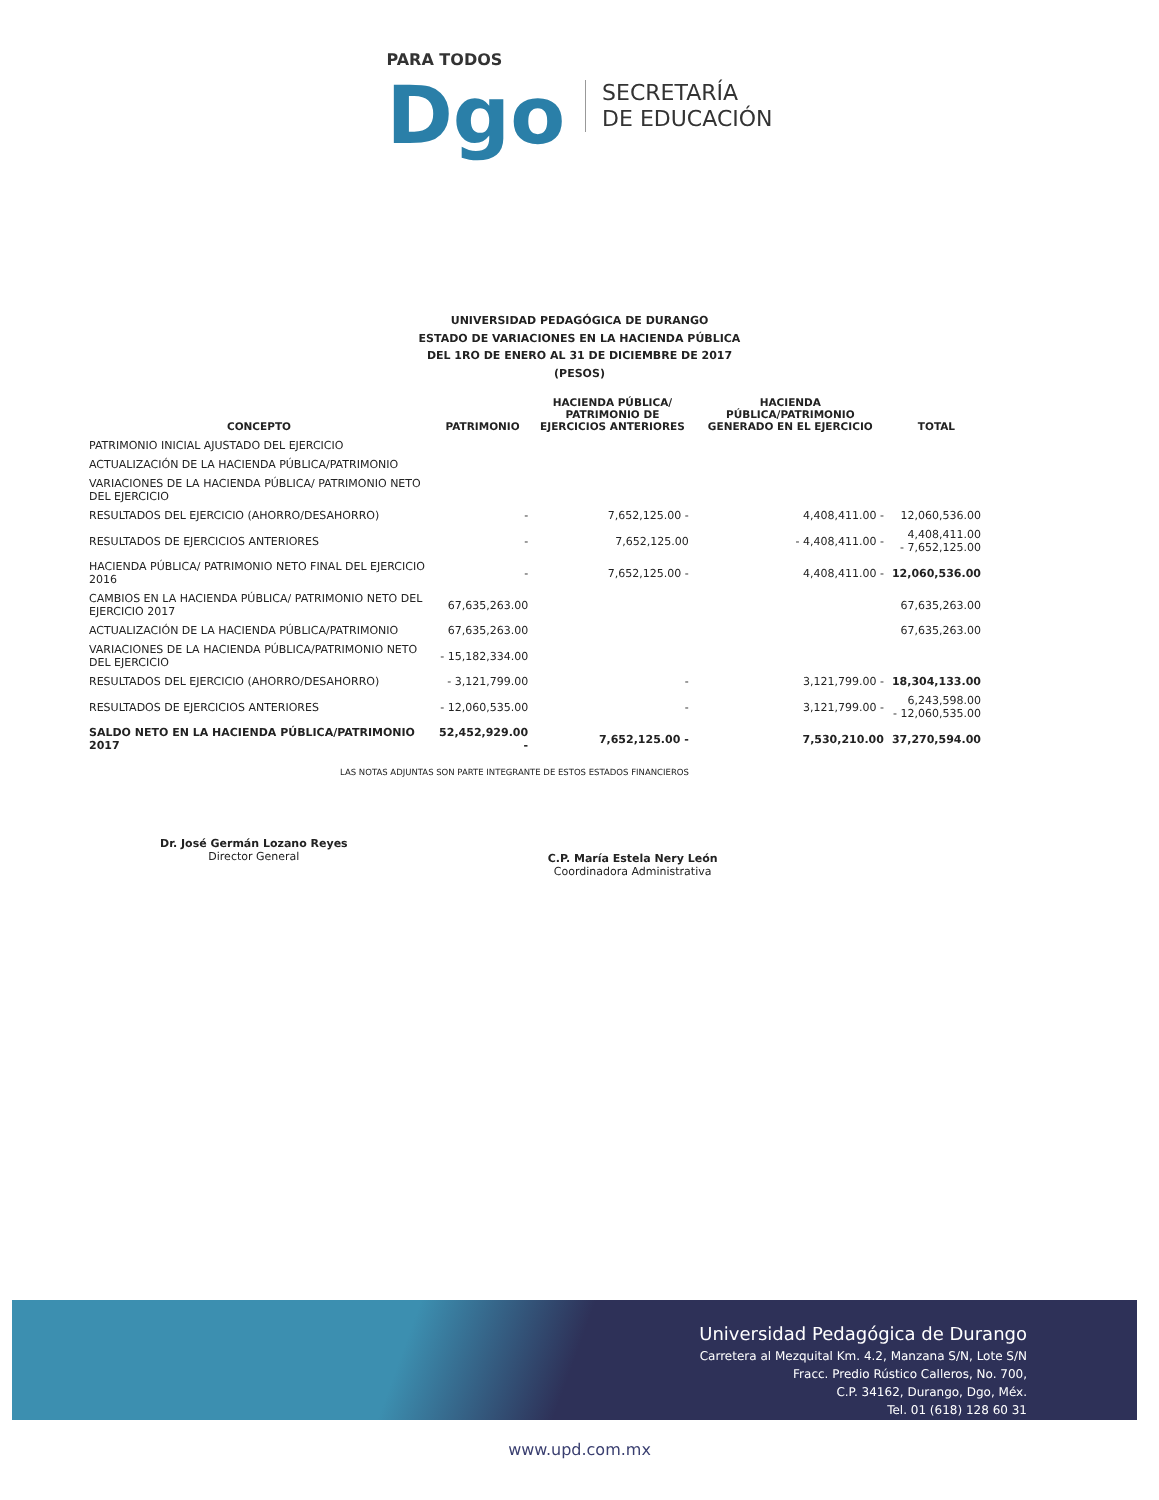PARA TODOS
Dgo
SECRETARÍA
DE EDUCACIÓN
UNIVERSIDAD PEDAGÓGICA DE DURANGO
ESTADO DE VARIACIONES EN LA HACIENDA PÚBLICA
DEL 1RO DE ENERO AL 31 DE DICIEMBRE DE 2017
(PESOS)
| CONCEPTO | PATRIMONIO | HACIENDA PÚBLICA/ PATRIMONIO DE EJERCICIOS ANTERIORES | HACIENDA PÚBLICA/PATRIMONIO GENERADO EN EL EJERCICIO | TOTAL |
| --- | --- | --- | --- | --- |
| PATRIMONIO INICIAL AJUSTADO DEL EJERCICIO | | | | |
| ACTUALIZACIÓN DE LA HACIENDA PÚBLICA/PATRIMONIO | | | | |
| VARIACIONES DE LA HACIENDA PÚBLICA/ PATRIMONIO NETO DEL EJERCICIO | | | | |
| RESULTADOS DEL EJERCICIO (AHORRO/DESAHORRO) | - | 7,652,125.00 - | 4,408,411.00 - | 12,060,536.00 |
| RESULTADOS DE EJERCICIOS ANTERIORES | - | 7,652,125.00 | - 4,408,411.00 - | 4,408,411.00 - 7,652,125.00 |
| HACIENDA PÚBLICA/ PATRIMONIO NETO FINAL DEL EJERCICIO 2016 | - | 7,652,125.00 - | 4,408,411.00 - | 12,060,536.00 |
| CAMBIOS EN LA HACIENDA PÚBLICA/ PATRIMONIO NETO DEL EJERCICIO 2017 | 67,635,263.00 | | | 67,635,263.00 |
| ACTUALIZACIÓN DE LA HACIENDA PÚBLICA/PATRIMONIO | 67,635,263.00 | | | 67,635,263.00 |
| VARIACIONES DE LA HACIENDA PÚBLICA/PATRIMONIO NETO DEL EJERCICIO | - 15,182,334.00 | | | |
| RESULTADOS DEL EJERCICIO (AHORRO/DESAHORRO) | - 3,121,799.00 | - | 3,121,799.00 - | 18,304,133.00 |
| RESULTADOS DE EJERCICIOS ANTERIORES | - 12,060,535.00 | - | 3,121,799.00 - | 6,243,598.00 - 12,060,535.00 |
| SALDO NETO EN LA HACIENDA PÚBLICA/PATRIMONIO 2017 | 52,452,929.00 - | 7,652,125.00 - | 7,530,210.00 | 37,270,594.00 |
LAS NOTAS ADJUNTAS SON PARTE INTEGRANTE DE ESTOS ESTADOS FINANCIEROS
Dr. José Germán Lozano Reyes
Director General
C.P. María Estela Nery León
Coordinadora Administrativa
Universidad Pedagógica de Durango
Carretera al Mezquital Km. 4.2, Manzana S/N, Lote S/N
Fracc. Predio Rústico Calleros, No. 700,
C.P. 34162, Durango, Dgo, Méx.
Tel. 01 (618) 128 60 31
www.upd.com.mx